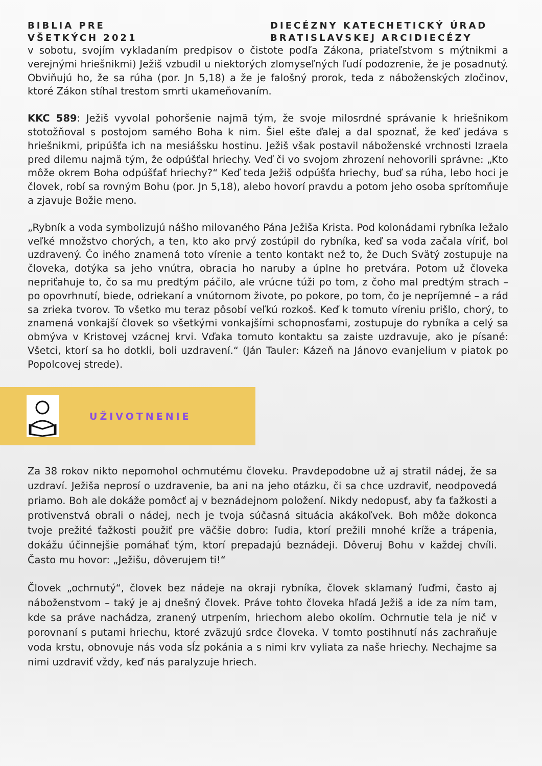BIBLIA PRE
VŠETKÝCH 2021
DIECÉZNY KATECHETICKÝ ÚRAD
BRATISLAVSKEJ ARCIDIECÉZY
v sobotu, svojím vykladaním predpisov o čistote podľa Zákona, priateľstvom s mýtnikmi a verejnými hriešnikmi) Ježiš vzbudil u niektorých zlomyseľných ľudí podozrenie, že je posadnutý. Obviňujú ho, že sa rúha (por. Jn 5,18) a že je falošný prorok, teda z náboženských zločinov, ktoré Zákon stíhal trestom smrti ukameňovaním.
KKC 589: Ježiš vyvolal pohoršenie najmä tým, že svoje milosrdné správanie k hriešnikom stotožňoval s postojom samého Boha k nim. Šiel ešte ďalej a dal spoznať, že keď jedáva s hriešnikmi, pripúšťa ich na mesiášsku hostinu. Ježiš však postavil náboženské vrchnosti Izraela pred dilemu najmä tým, že odpúšťal hriechy. Veď či vo svojom zhrození nehovorili správne: „Kto môže okrem Boha odpúšťať hriechy?“ Keď teda Ježiš odpúšťa hriechy, buď sa rúha, lebo hoci je človek, robí sa rovným Bohu (por. Jn 5,18), alebo hovorí pravdu a potom jeho osoba sprítomňuje a zjavuje Božie meno.
„Rybník a voda symbolizujú nášho milovaného Pána Ježiša Krista. Pod kolonádami rybníka ležalo veľké množstvo chorých, a ten, kto ako prvý zostúpil do rybníka, keď sa voda začala víriť, bol uzdravený. Čo iného znamená toto vírenie a tento kontakt než to, že Duch Svätý zostupuje na človeka, dotýka sa jeho vnútra, obracia ho naruby a úplne ho pretvára. Potom už človeka nepriťahuje to, čo sa mu predtým páčilo, ale vrúcne túži po tom, z čoho mal predtým strach – po opovrhnutí, biede, odriekaní a vnútornom živote, po pokore, po tom, čo je nepríjemné – a rád sa zrieka tvorov. To všetko mu teraz pôsobí veľkú rozkoš. Keď k tomuto víreniu prišlo, chorý, to znamená vonkajší človek so všetkými vonkajšími schopnosťami, zostupuje do rybníka a celý sa obmýva v Kristovej vzácnej krvi. Vďaka tomuto kontaktu sa zaiste uzdravuje, ako je písané: Všetci, ktorí sa ho dotkli, boli uzdravení.“ (Ján Tauler: Kázeň na Jánovo evanjelium v piatok po Popolcovej strede).
UŽIVOTNENIE
Za 38 rokov nikto nepomohol ochrnutému človeku. Pravdepodobne už aj stratil nádej, že sa uzdraví. Ježiša neprosí o uzdravenie, ba ani na jeho otázku, či sa chce uzdraviť, neodpovedá priamo. Boh ale dokáže pomôcť aj v beznádejnom položení. Nikdy nedopusť, aby ťa ťažkosti a protivenstvá obrali o nádej, nech je tvoja súčasná situácia akákoľvek. Boh môže dokonca tvoje prežité ťažkosti použiť pre väčšie dobro: ľudia, ktorí prežili mnohé kríže a trápenia, dokážu účinnejšie pomáhať tým, ktorí prepadajú beznádeji. Dôveruj Bohu v každej chvíli. Často mu hovor: „Ježišu, dôverujem ti!“
Človek „ochrnutý“, človek bez nádeje na okraji rybníka, človek sklamaný ľuďmi, často aj náboženstvom – taký je aj dnešný človek. Práve tohto človeka hľadá Ježiš a ide za ním tam, kde sa práve nachádza, zranený utrpením, hriechom alebo okolím. Ochrnutie tela je nič v porovnaní s putami hriechu, ktoré zväzujú srdce človeka. V tomto postihnutí nás zachraňuje voda krstu, obnovuje nás voda sĺz pokánia a s nimi krv vyliata za naše hriechy. Nechajme sa nimi uzdraviť vždy, keď nás paralyzuje hriech.